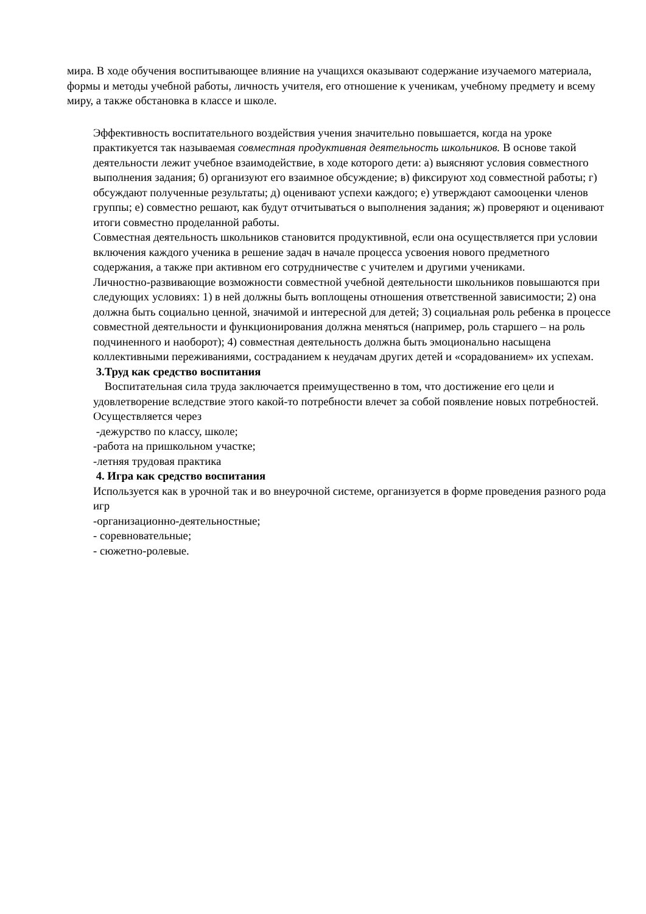мира. В ходе обучения воспитывающее влияние на учащихся оказывают содержание изучаемого материала, формы и методы учебной работы, личность учителя, его отношение к ученикам, учебному предмету и всему миру, а также обстановка в классе и школе.
Эффективность воспитательного воздействия учения значительно повышается, когда на уроке практикуется так называемая совместная продуктивная деятельность школьников. В основе такой деятельности лежит учебное взаимодействие, в ходе которого дети: а) выясняют условия совместного выполнения задания; б) организуют его взаимное обсуждение; в) фиксируют ход совместной работы; г) обсуждают полученные результаты; д) оценивают успехи каждого; е) утверждают самооценки членов группы; е) совместно решают, как будут отчитываться о выполнения задания; ж) проверяют и оценивают итоги совместно проделанной работы.
Совместная деятельность школьников становится продуктивной, если она осуществляется при условии включения каждого ученика в решение задач в начале процесса усвоения нового предметного содержания, а также при активном его сотрудничестве с учителем и другими учениками.
Личностно-развивающие возможности совместной учебной деятельности школьников повышаются при следующих условиях: 1) в ней должны быть воплощены отношения ответственной зависимости; 2) она должна быть социально ценной, значимой и интересной для детей; 3) социальная роль ребенка в процессе совместной деятельности и функционирования должна меняться (например, роль старшего – на роль подчиненного и наоборот); 4) совместная деятельность должна быть эмоционально насыщена коллективными переживаниями, состраданием к неудачам других детей и «сорадованием» их успехам.
3.Труд как средство воспитания
Воспитательная сила труда заключается преимущественно в том, что достижение его цели и удовлетворение вследствие этого какой-то потребности влечет за собой появление новых потребностей. Осуществляется через
-дежурство по классу, школе;
-работа на пришкольном участке;
-летняя трудовая практика
4. Игра как средство воспитания
Используется как в урочной так и во внеурочной системе, организуется в форме проведения разного рода игр
-организационно-деятельностные;
- соревновательные;
- сюжетно-ролевые.